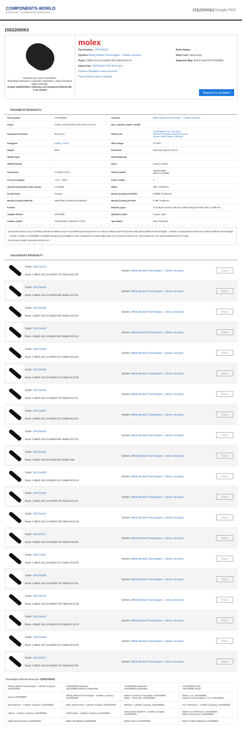COMPONENTS-WORLD
Electronic Components Distributor
1552200063 Details PDF
1552200063
Obrázky jsou pouze orientační.
Podrobné informace o produktu naleznete v části Technické údaje produktu.
Koupit 1552200063 s důvěrou od Component-World.HK, 1 rok záruka
molex
Part Number: 1552200063
Výrobce Affinity Medical Technologies - a Molex company
Popis CABLE 3X0.34 WSOR OR UNSH DCS D4
Datový list: 1552200001-P1E Prod Spec
Flamar® Standard Cables Overview
Flamar Stand Cables Catalog®
RoHs Status:
Ship From: Hong Kong
Shipment Way: DHL/Fedex/TNT/UPS/EMS
Request For Quotation
PARAMETR PRODUKTU
| Part Number | 1552200063 | Výrobce | Affinity Medical Technologies - a Molex company |
| Popis | CABLE 3X0.34 WSOR OR UNSH DCS D4 | Stav volného vedení / RoHS | |
| Dostupné množství | 66116 pcs | Datový list | 1552200001-P1E Prod Spec Flamar® Standard Cables Overview Flamar Stand Cables Catalog® |
| Kategorie | Kabely, vodiče | Wire Gauge | 22 AWG |
| Napětí | 600V | Používání | Industrial, Signal, Control |
| Shield Type | - | Shield Materiál | - |
| Shield Pokrytí | - | Série | Flamar 155220 |
| hodnocení | UL Style 21215 | Ostatní jména | 155220-0063 B36-3-1X1500M |
| Provozní teplota | -25°C ~ 80°C | Počet vodičů | 3 |
| Výrobní standardní doba výroby | 13 Weeks | Délka | 4921' (1500.0m) |
| bunda Color | Orange | Bunda (izolace) Tloušťka | 0.0098" (0.250mm) |
| Bunda (izolace) Materiál | Weld-Slag Oil Resistant (WSOR) | Bunda (izolace) Průměr | 0.189" (4.80mm) |
| Funkce | - | Detailní popis | 3 Conductor Multi-Conductor Cable Orange 22 AWG 4921' (1500.0m) |
| dirigent Strand | 42/0.0039" | Materiál vodiče | Copper, Bare |
| izolace vodičů | Thermoplastic Elastomer (TPE) | Typ kabelu | Multi-Conductor |
Component-World.com je spolehlivý distributor elektronických součástek.Specializujeme se na všechny elektronické komponenty řady Affinity Medical Technologies - a Molex company.Máme 66116 kusy Affinity Medical Technologies - a Molex company 1552200063 na skladě dostupných.Vyžádejte si citát z distributora součástí elektroniky na Component-World.com, náš prodejní tým vás bude kontaktovat do 24 hodin.
RFQ Email: info@Components-World.com
SOUVISEJÍCÍ PRODUKTY
Část#: 1552200070
Popis: CABLE 4X0.34 WSOR YE UNSH DCS D5
Výrobci: Affinity Medical Technologies - a Molex company
Dotaz
Část#: 1552200066
Popis: CABLE 4X0.34 WSOR BK UNSH DCS D5
Výrobci: Affinity Medical Technologies - a Molex company
Dotaz
Část#: 1552200053
Popis: CABLE 3X0.34 WSOR BK UNSH DCS D4
Výrobci: Affinity Medical Technologies - a Molex company
Dotaz
Část#: 1552200054
Popis: CABLE 3X0.34 WSOR BK UNSH DCS D4
Výrobci: Affinity Medical Technologies - a Molex company
Dotaz
Část#: 1552200056
Popis: CABLE 3X0.34 WSOR GY UNSH DCS D4
Výrobci: Affinity Medical Technologies - a Molex company
Dotaz
Část#: 1552200069
Popis: CABLE 4X0.34 WSOR GY UNSH DCS D5
Výrobci: Affinity Medical Technologies - a Molex company
Dotaz
Část#: 1552200059
Popis: CABLE 3X0.34 WSOR YE UNSH DCS D4
Výrobci: Affinity Medical Technologies - a Molex company
Dotaz
Část#: 1552200057
Popis: CABLE 3X0.34 WSOR GY UNSH DCS D4
Výrobci: Affinity Medical Technologies - a Molex company
Dotaz
Část#: 1552200065
Popis: CABLE 4X0.34 WSOR BK UNSH DCS D5
Výrobci: Affinity Medical Technologies - a Molex company
Dotaz
Část#: 1552200064
Popis: CABLE 4X0.34 WSOR BK UNSH 10M
Výrobci: Affinity Medical Technologies - a Molex company
Dotaz
Část#: 1552200055
Popis: CABLE 3X0.34 WSOR GY UNSH DCS D4
Výrobci: Affinity Medical Technologies - a Molex company
Dotaz
Část#: 1552200060
Popis: CABLE 3X0.34 WSOR YE UNSH DCS D4
Výrobci: Affinity Medical Technologies - a Molex company
Dotaz
Část#: 1552200062
Popis: CABLE 3X0.34 WSOR OR UNSH DCS D4
Výrobci: Affinity Medical Technologies - a Molex company
Dotaz
Část#: 1552200072
Popis: CABLE 4X0.34 WSOR YE UNSH DCS D5
Výrobci: Affinity Medical Technologies - a Molex company
Dotaz
Část#: 1552200067
Popis: CABLE 4X0.34 WSOR GY UNSH DCS D5
Výrobci: Affinity Medical Technologies - a Molex company
Dotaz
Část#: 1552200058
Popis: CABLE 3X0.34 WSOR YE UNSH DCS D4
Výrobci: Affinity Medical Technologies - a Molex company
Dotaz
Část#: 1552200073
Popis: CABLE 4X0.34 WSOR OR UNSH DCS D5
Výrobci: Affinity Medical Technologies - a Molex company
Dotaz
Část#: 1552200061
Popis: CABLE 3X0.34 WSOR OR UNSH DCS D4
Výrobci: Affinity Medical Technologies - a Molex company
Dotaz
Část#: 1552200068
Popis: CABLE 4X0.34 WSOR GY UNSH DCS D5
Výrobci: Affinity Medical Technologies - a Molex company
Dotaz
Část#: 1552200071
Popis: CABLE 4X0.34 WSOR YE UNSH DCS D5
Výrobci: Affinity Medical Technologies - a Molex company
Dotaz
Související klíčová slova pro 1552200063
| Affinity Medical Technologies - a Molex company 1552200063. | 1552200063 distributor 1552200063 Stáhnout datasheet. | 1552200063 dodavatel 1552200063 Datasheet. | 1552200063 Cena 1552200063 Stock. |
| koupit 1552200063. | Affinity Medical Technologies - a Molex company 1552200063. | Molex Connector Corporation 1552200063. Molex - Temp Flex 1552200063. | Molex, LLC 1552200063. Oplink Communications, LLC 1552200063. |
| Brad Harrison - a Molex company 1552200063. | Beau Interconnect - a Molex company 1552200063. | Bittware - a Molex company 1552200063. | FCT Electronics - a Molex company 1552200063. |
| Flamar - a Molex company 1552200063. | GWConnect - a Molex company 1552200063. | Interconnect Systems - a Molex company 1552200063. | Molex FCT Electronics 1552200063. Molex GWConnect 1552200063. |
| Molex Brad Harrison 1552200063. | Molex Woodhead 1552200063. | Molex Flamar 1552200063. | Molex Phillips-Medisize 1552200063. |